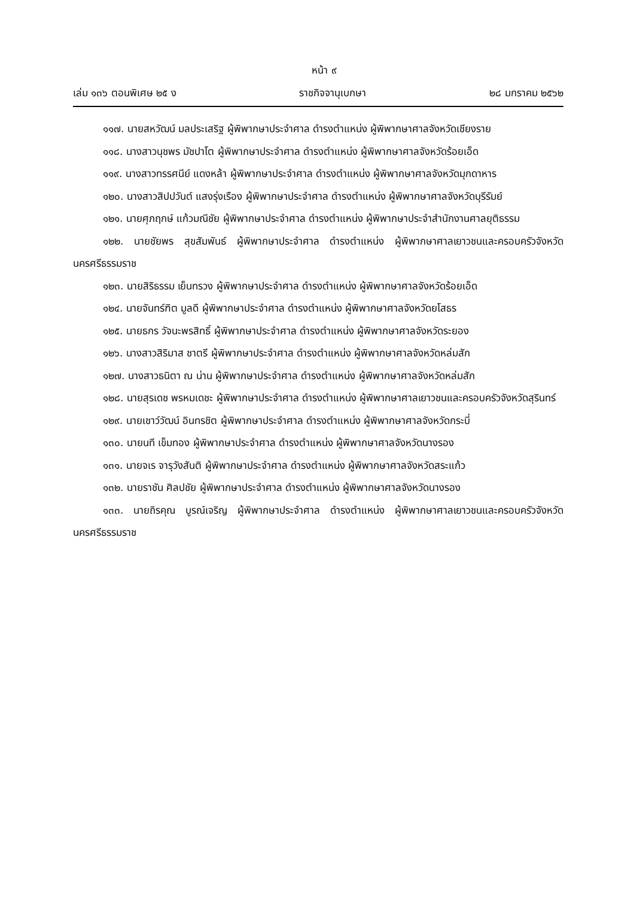หน้า ๙
เล่ม ๑๓๖ ตอนพิเศษ ๒๕ ง ราชกิจจานุเบกษา ๒๘ มกราคม ๒๕๖๒
๑๑๗. นายสหวัฒน์ มลประเสริฐ ผู้พิพากษาประจำศาล ดำรงตำแหน่ง ผู้พิพากษาศาลจังหวัดเชียงราย
๑๑๘. นางสาวนุชพร มัชปาโต ผู้พิพากษาประจำศาล ดำรงตำแหน่ง ผู้พิพากษาศาลจังหวัดร้อยเอ็ด
๑๑๙. นางสาวทรรศนีย์ แดงหล้า ผู้พิพากษาประจำศาล ดำรงตำแหน่ง ผู้พิพากษาศาลจังหวัดมุกดาหาร
๑๒๐. นางสาวสิปปวันต์ แสงรุ่งเรือง ผู้พิพากษาประจำศาล ดำรงตำแหน่ง ผู้พิพากษาศาลจังหวัดบุรีรัมย์
๑๒๑. นายศุภฤกษ์ แก้วมณีชัย ผู้พิพากษาประจำศาล ดำรงตำแหน่ง ผู้พิพากษาประจำสำนักงานศาลยุติธรรม
๑๒๒. นายชัยพร สุขสัมพันธ์ ผู้พิพากษาประจำศาล ดำรงตำแหน่ง ผู้พิพากษาศาลเยาวชนและครอบครัวจังหวัดนครศรีธรรมราช
๑๒๓. นายสิริธรรม เย็นทรวง ผู้พิพากษาประจำศาล ดำรงตำแหน่ง ผู้พิพากษาศาลจังหวัดร้อยเอ็ด
๑๒๔. นายจันทร์ฑิต มูลดี ผู้พิพากษาประจำศาล ดำรงตำแหน่ง ผู้พิพากษาศาลจังหวัดยโสธร
๑๒๕. นายธกร วัจนะพรสิทธิ์ ผู้พิพากษาประจำศาล ดำรงตำแหน่ง ผู้พิพากษาศาลจังหวัดระยอง
๑๒๖. นางสาวสิริมาส ชาตรี ผู้พิพากษาประจำศาล ดำรงตำแหน่ง ผู้พิพากษาศาลจังหวัดหล่มสัก
๑๒๗. นางสาวธนิตา ณ น่าน ผู้พิพากษาประจำศาล ดำรงตำแหน่ง ผู้พิพากษาศาลจังหวัดหล่มสัก
๑๒๘. นายสุรเดช พรหมเดชะ ผู้พิพากษาประจำศาล ดำรงตำแหน่ง ผู้พิพากษาศาลเยาวชนและครอบครัวจังหวัดสุรินทร์
๑๒๙. นายเชาว์วัฒน์ อินทรชิต ผู้พิพากษาประจำศาล ดำรงตำแหน่ง ผู้พิพากษาศาลจังหวัดกระบี่
๑๓๐. นายนที เข็มทอง ผู้พิพากษาประจำศาล ดำรงตำแหน่ง ผู้พิพากษาศาลจังหวัดนางรอง
๑๓๑. นายจเร จารุวังสันติ ผู้พิพากษาประจำศาล ดำรงตำแหน่ง ผู้พิพากษาศาลจังหวัดสระแก้ว
๑๓๒. นายราชัน ศิลปชัย ผู้พิพากษาประจำศาล ดำรงตำแหน่ง ผู้พิพากษาศาลจังหวัดนางรอง
๑๓๓. นายถิรคุณ บูรณ์เจริญ ผู้พิพากษาประจำศาล ดำรงตำแหน่ง ผู้พิพากษาศาลเยาวชนและครอบครัวจังหวัดนครศรีธรรมราช